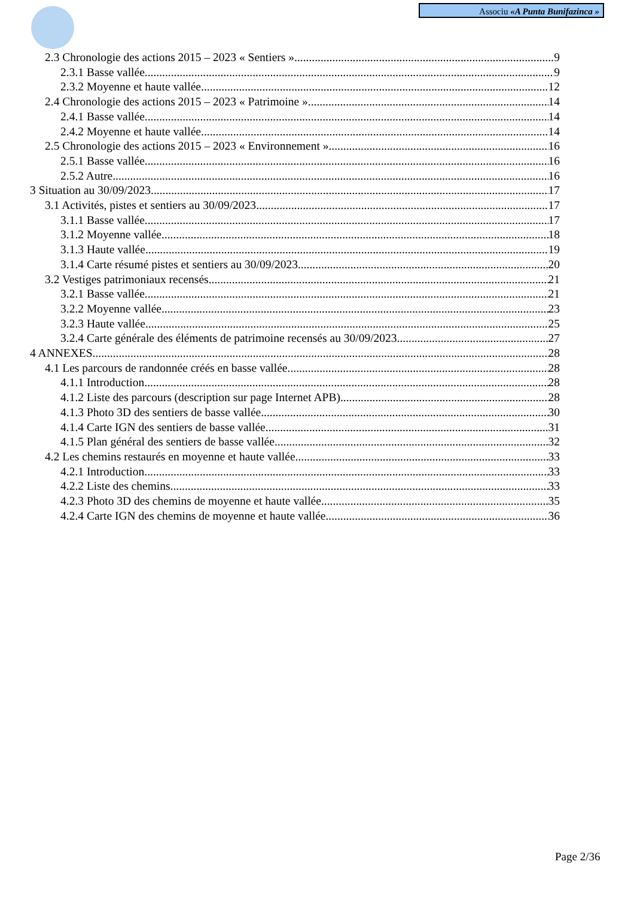Associu «A Punta Bunifazinca »
2.3 Chronologie des actions 2015 – 2023 « Sentiers » 9
2.3.1 Basse vallée 9
2.3.2 Moyenne et haute vallée 12
2.4 Chronologie des actions 2015 – 2023 « Patrimoine » 14
2.4.1 Basse vallée 14
2.4.2 Moyenne et haute vallée 14
2.5 Chronologie des actions 2015 – 2023 « Environnement » 16
2.5.1 Basse vallée 16
2.5.2 Autre 16
3 Situation au 30/09/2023 17
3.1 Activités, pistes et sentiers au 30/09/2023 17
3.1.1 Basse vallée 17
3.1.2 Moyenne vallée 18
3.1.3 Haute vallée 19
3.1.4 Carte résumé pistes et sentiers au 30/09/2023 20
3.2 Vestiges patrimoniaux recensés 21
3.2.1 Basse vallée 21
3.2.2 Moyenne vallée 23
3.2.3 Haute vallée 25
3.2.4 Carte générale des éléments de patrimoine recensés au 30/09/2023 27
4 ANNEXES 28
4.1 Les parcours de randonnée créés en basse vallée 28
4.1.1 Introduction 28
4.1.2 Liste des parcours (description sur page Internet APB) 28
4.1.3 Photo 3D des sentiers de basse vallée 30
4.1.4 Carte IGN des sentiers de basse vallée 31
4.1.5 Plan général des sentiers de basse vallée 32
4.2 Les chemins restaurés en moyenne et haute vallée 33
4.2.1 Introduction 33
4.2.2 Liste des chemins 33
4.2.3 Photo 3D des chemins de moyenne et haute vallée 35
4.2.4 Carte IGN des chemins de moyenne et haute vallée 36
Page 2/36